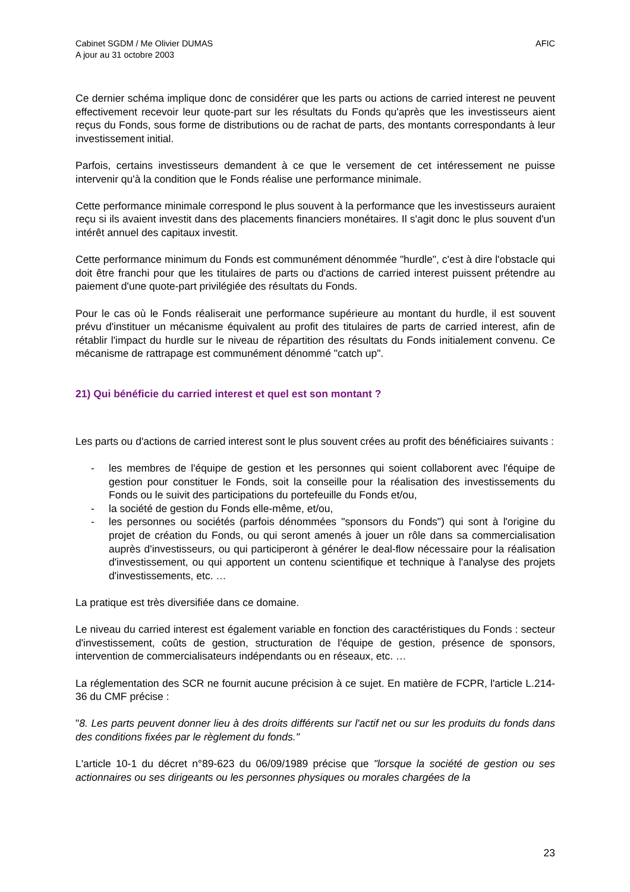Cabinet SGDM / Me Olivier DUMAS
A jour au 31 octobre 2003
AFIC
Ce dernier schéma implique donc de considérer que les parts ou actions de carried interest ne peuvent effectivement recevoir leur quote-part sur les résultats du Fonds qu'après que les investisseurs aient reçus du Fonds, sous forme de distributions ou de rachat de parts, des montants correspondants à leur investissement initial.
Parfois, certains investisseurs demandent à ce que le versement de cet intéressement ne puisse intervenir qu'à la condition que le Fonds réalise une performance minimale.
Cette performance minimale correspond le plus souvent à la performance que les investisseurs auraient reçu si ils avaient investit dans des placements financiers monétaires. Il s'agit donc le plus souvent d'un intérêt annuel des capitaux investit.
Cette performance minimum du Fonds est communément dénommée "hurdle", c'est à dire l'obstacle qui doit être franchi pour que les titulaires de parts ou d'actions de carried interest puissent prétendre au paiement d'une quote-part privilégiée des résultats du Fonds.
Pour le cas où le Fonds réaliserait une performance supérieure au montant du hurdle, il est souvent prévu d'instituer un mécanisme équivalent au profit des titulaires de parts de carried interest, afin de rétablir l'impact du hurdle sur le niveau de répartition des résultats du Fonds initialement convenu. Ce mécanisme de rattrapage est communément dénommé "catch up".
21) Qui bénéficie du carried interest et quel est son montant ?
Les parts ou d'actions de carried interest sont le plus souvent crées au profit des bénéficiaires suivants :
- les membres de l'équipe de gestion et les personnes qui soient collaborent avec l'équipe de gestion pour constituer le Fonds, soit la conseille pour la réalisation des investissements du Fonds ou le suivit des participations du portefeuille du Fonds et/ou,
- la société de gestion du Fonds elle-même, et/ou,
- les personnes ou sociétés (parfois dénommées "sponsors du Fonds") qui sont à l'origine du projet de création du Fonds, ou qui seront amenés à jouer un rôle dans sa commercialisation auprès d'investisseurs, ou qui participeront à générer le deal-flow nécessaire pour la réalisation d'investissement, ou qui apportent un contenu scientifique et technique à l'analyse des projets d'investissements, etc. …
La pratique est très diversifiée dans ce domaine.
Le niveau du carried interest est également variable en fonction des caractéristiques du Fonds : secteur d'investissement, coûts de gestion, structuration de l'équipe de gestion, présence de sponsors, intervention de commercialisateurs indépendants ou en réseaux, etc. …
La réglementation des SCR ne fournit aucune précision à ce sujet. En matière de FCPR, l'article L.214-36 du CMF précise :
"8. Les parts peuvent donner lieu à des droits différents sur l'actif net ou sur les produits du fonds dans des conditions fixées par le règlement du fonds."
L'article 10-1 du décret n°89-623 du 06/09/1989 précise que "lorsque la société de gestion ou ses actionnaires ou ses dirigeants ou les personnes physiques ou morales chargées de la
23